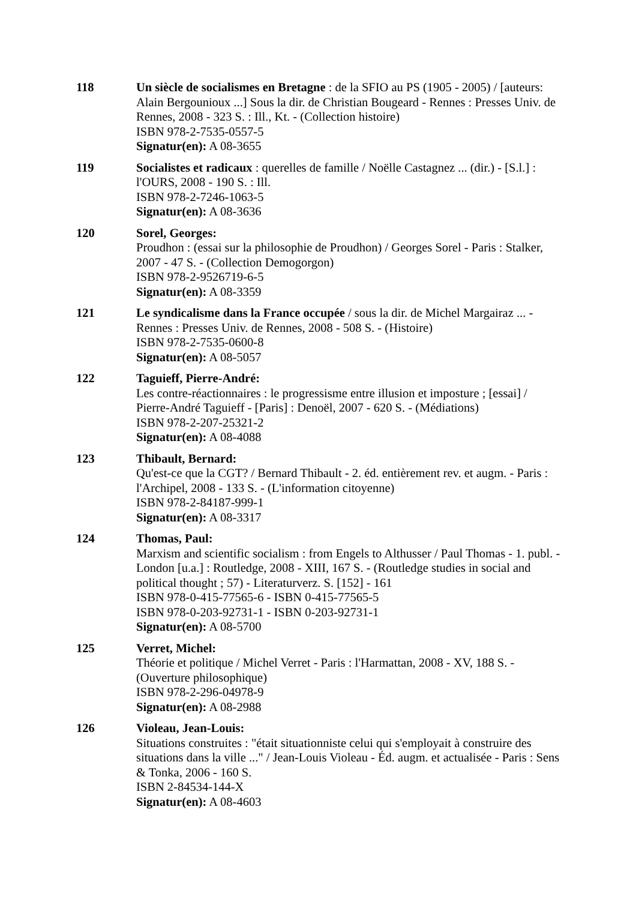118 Un siècle de socialismes en Bretagne : de la SFIO au PS (1905 - 2005) / [auteurs: Alain Bergounioux ...] Sous la dir. de Christian Bougeard - Rennes : Presses Univ. de Rennes, 2008 - 323 S. : Ill., Kt. - (Collection histoire)
ISBN 978-2-7535-0557-5
Signatur(en): A 08-3655
119 Socialistes et radicaux : querelles de famille / Noëlle Castagnez ... (dir.) - [S.l.] : l'OURS, 2008 - 190 S. : Ill.
ISBN 978-2-7246-1063-5
Signatur(en): A 08-3636
120 Sorel, Georges:
Proudhon : (essai sur la philosophie de Proudhon) / Georges Sorel - Paris : Stalker, 2007 - 47 S. - (Collection Demogorgon)
ISBN 978-2-9526719-6-5
Signatur(en): A 08-3359
121 Le syndicalisme dans la France occupée / sous la dir. de Michel Margairaz ... - Rennes : Presses Univ. de Rennes, 2008 - 508 S. - (Histoire)
ISBN 978-2-7535-0600-8
Signatur(en): A 08-5057
122 Taguieff, Pierre-André:
Les contre-réactionnaires : le progressisme entre illusion et imposture ; [essai] / Pierre-André Taguieff - [Paris] : Denoël, 2007 - 620 S. - (Médiations)
ISBN 978-2-207-25321-2
Signatur(en): A 08-4088
123 Thibault, Bernard:
Qu'est-ce que la CGT? / Bernard Thibault - 2. éd. entièrement rev. et augm. - Paris : l'Archipel, 2008 - 133 S. - (L'information citoyenne)
ISBN 978-2-84187-999-1
Signatur(en): A 08-3317
124 Thomas, Paul:
Marxism and scientific socialism : from Engels to Althusser / Paul Thomas - 1. publ. - London [u.a.] : Routledge, 2008 - XIII, 167 S. - (Routledge studies in social and political thought ; 57) - Literaturverz. S. [152] - 161
ISBN 978-0-415-77565-6 - ISBN 0-415-77565-5
ISBN 978-0-203-92731-1 - ISBN 0-203-92731-1
Signatur(en): A 08-5700
125 Verret, Michel:
Théorie et politique / Michel Verret - Paris : l'Harmattan, 2008 - XV, 188 S. - (Ouverture philosophique)
ISBN 978-2-296-04978-9
Signatur(en): A 08-2988
126 Violeau, Jean-Louis:
Situations construites : "était situationniste celui qui s'employait à construire des situations dans la ville ..." / Jean-Louis Violeau - Éd. augm. et actualisée - Paris : Sens & Tonka, 2006 - 160 S.
ISBN 2-84534-144-X
Signatur(en): A 08-4603